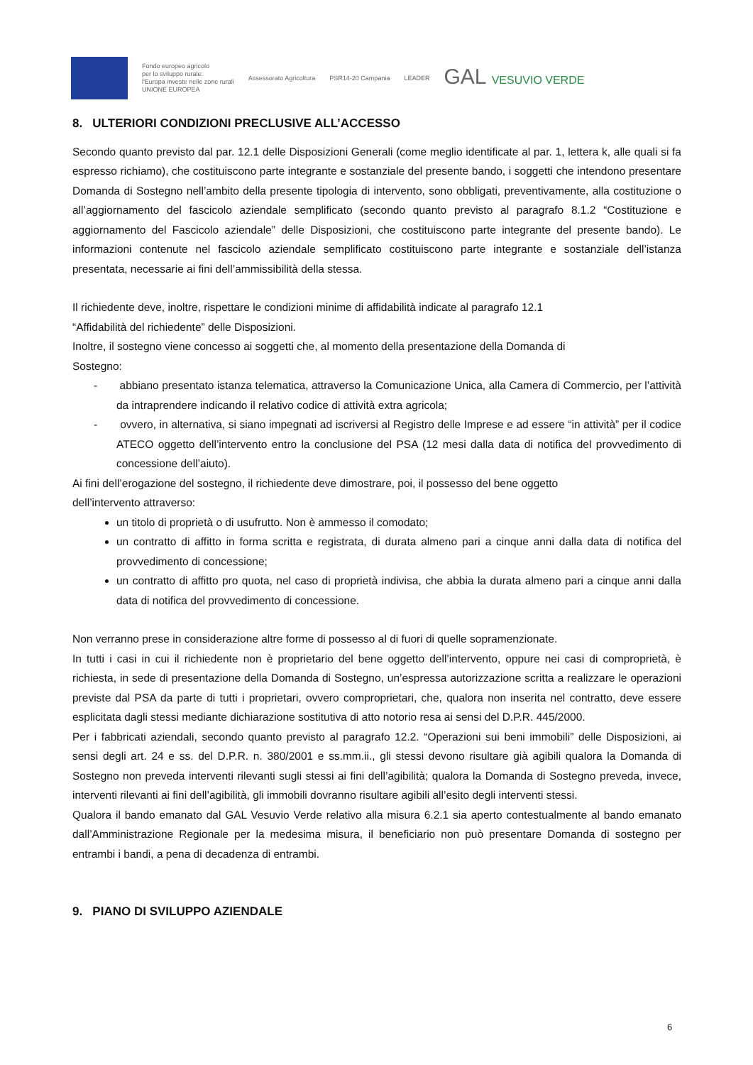Fondo europeo agricolo
per lo sviluppo rurale:
l'Europa investe nelle zone rurali
UNIONE EUROPEA
Assessorato Agricoltura PSR14-20 Campania LEADER
GAL VESUVIO VERDE
8. ULTERIORI CONDIZIONI PRECLUSIVE ALL’ACCESSO
Secondo quanto previsto dal par. 12.1 delle Disposizioni Generali (come meglio identificate al par. 1, lettera k, alle quali si fa espresso richiamo), che costituiscono parte integrante e sostanziale del presente bando, i soggetti che intendono presentare Domanda di Sostegno nell’ambito della presente tipologia di intervento, sono obbligati, preventivamente, alla costituzione o all’aggiornamento del fascicolo aziendale semplificato (secondo quanto previsto al paragrafo 8.1.2 “Costituzione e aggiornamento del Fascicolo aziendale” delle Disposizioni, che costituiscono parte integrante del presente bando). Le informazioni contenute nel fascicolo aziendale semplificato costituiscono parte integrante e sostanziale dell’istanza presentata, necessarie ai fini dell’ammissibilità della stessa.
Il richiedente deve, inoltre, rispettare le condizioni minime di affidabilità indicate al paragrafo 12.1
“Affidabilità del richiedente” delle Disposizioni.
Inoltre, il sostegno viene concesso ai soggetti che, al momento della presentazione della Domanda di
Sostegno:
- abbiano presentato istanza telematica, attraverso la Comunicazione Unica, alla Camera di Commercio, per l’attività da intraprendere indicando il relativo codice di attività extra agricola;
- ovvero, in alternativa, si siano impegnati ad iscriversi al Registro delle Imprese e ad essere “in attività” per il codice ATECO oggetto dell’intervento entro la conclusione del PSA (12 mesi dalla data di notifica del provvedimento di concessione dell’aiuto).
Ai fini dell’erogazione del sostegno, il richiedente deve dimostrare, poi, il possesso del bene oggetto
dell’intervento attraverso:
un titolo di proprietà o di usufrutto. Non è ammesso il comodato;
un contratto di affitto in forma scritta e registrata, di durata almeno pari a cinque anni dalla data di notifica del provvedimento di concessione;
un contratto di affitto pro quota, nel caso di proprietà indivisa, che abbia la durata almeno pari a cinque anni dalla data di notifica del provvedimento di concessione.
Non verranno prese in considerazione altre forme di possesso al di fuori di quelle sopramenzionate.
In tutti i casi in cui il richiedente non è proprietario del bene oggetto dell’intervento, oppure nei casi di comproprietà, è richiesta, in sede di presentazione della Domanda di Sostegno, un’espressa autorizzazione scritta a realizzare le operazioni previste dal PSA da parte di tutti i proprietari, ovvero comproprietari, che, qualora non inserita nel contratto, deve essere esplicitata dagli stessi mediante dichiarazione sostitutiva di atto notorio resa ai sensi del D.P.R. 445/2000.
Per i fabbricati aziendali, secondo quanto previsto al paragrafo 12.2. “Operazioni sui beni immobili” delle Disposizioni, ai sensi degli art. 24 e ss. del D.P.R. n. 380/2001 e ss.mm.ii., gli stessi devono risultare già agibili qualora la Domanda di Sostegno non preveda interventi rilevanti sugli stessi ai fini dell’agibilità; qualora la Domanda di Sostegno preveda, invece, interventi rilevanti ai fini dell’agibilità, gli immobili dovranno risultare agibili all’esito degli interventi stessi.
Qualora il bando emanato dal GAL Vesuvio Verde relativo alla misura 6.2.1 sia aperto contestualmente al bando emanato dall’Amministrazione Regionale per la medesima misura, il beneficiario non può presentare Domanda di sostegno per entrambi i bandi, a pena di decadenza di entrambi.
9. PIANO DI SVILUPPO AZIENDALE
6